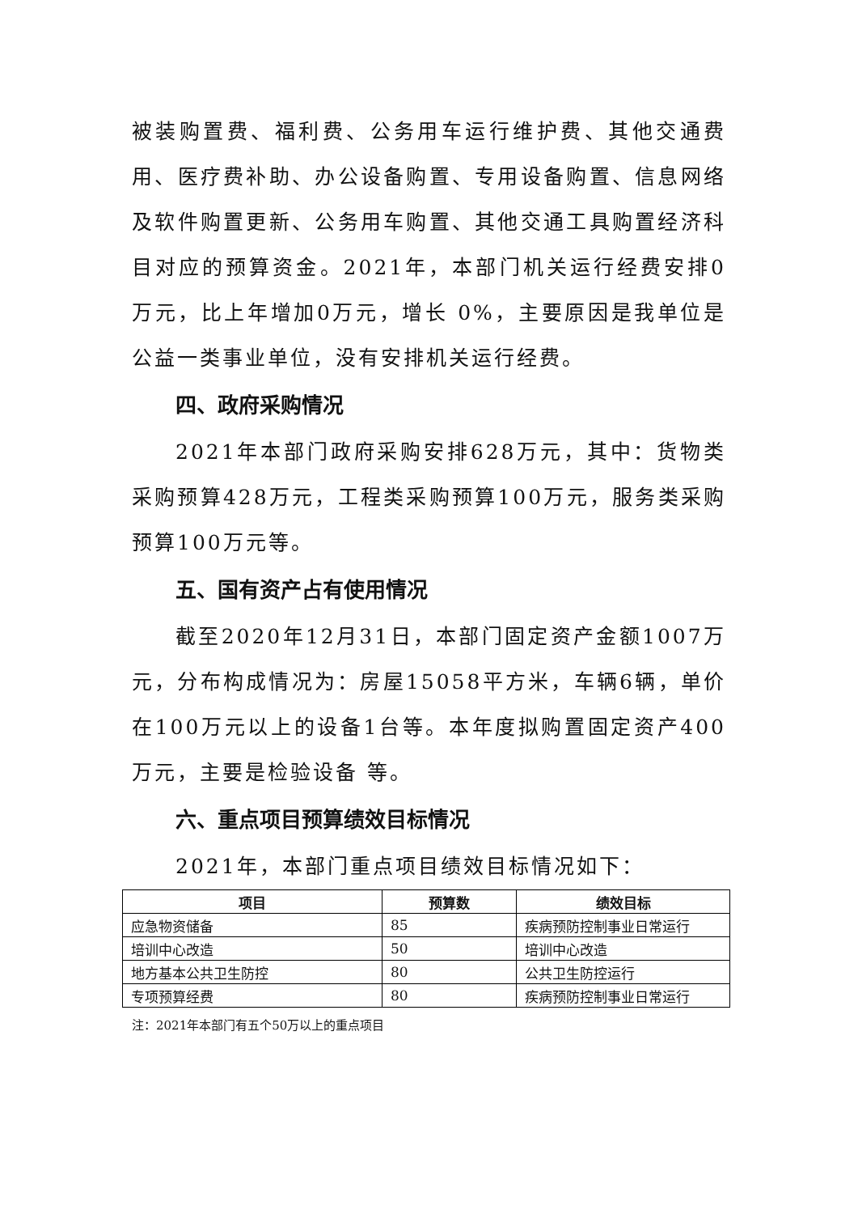被装购置费、福利费、公务用车运行维护费、其他交通费用、医疗费补助、办公设备购置、专用设备购置、信息网络及软件购置更新、公务用车购置、其他交通工具购置经济科目对应的预算资金。2021年，本部门机关运行经费安排0万元，比上年增加0万元，增长 0%，主要原因是我单位是公益一类事业单位，没有安排机关运行经费。
四、政府采购情况
2021年本部门政府采购安排628万元，其中：货物类采购预算428万元，工程类采购预算100万元，服务类采购预算100万元等。
五、国有资产占有使用情况
截至2020年12月31日，本部门固定资产金额1007万元，分布构成情况为：房屋15058平方米，车辆6辆，单价在100万元以上的设备1台等。本年度拟购置固定资产400万元，主要是检验设备 等。
六、重点项目预算绩效目标情况
2021年，本部门重点项目绩效目标情况如下：
| 项目 | 预算数 | 绩效目标 |
| --- | --- | --- |
| 应急物资储备 | 85 | 疾病预防控制事业日常运行 |
| 培训中心改造 | 50 | 培训中心改造 |
| 地方基本公共卫生防控 | 80 | 公共卫生防控运行 |
| 专项预算经费 | 80 | 疾病预防控制事业日常运行 |
注：2021年本部门有五个50万以上的重点项目